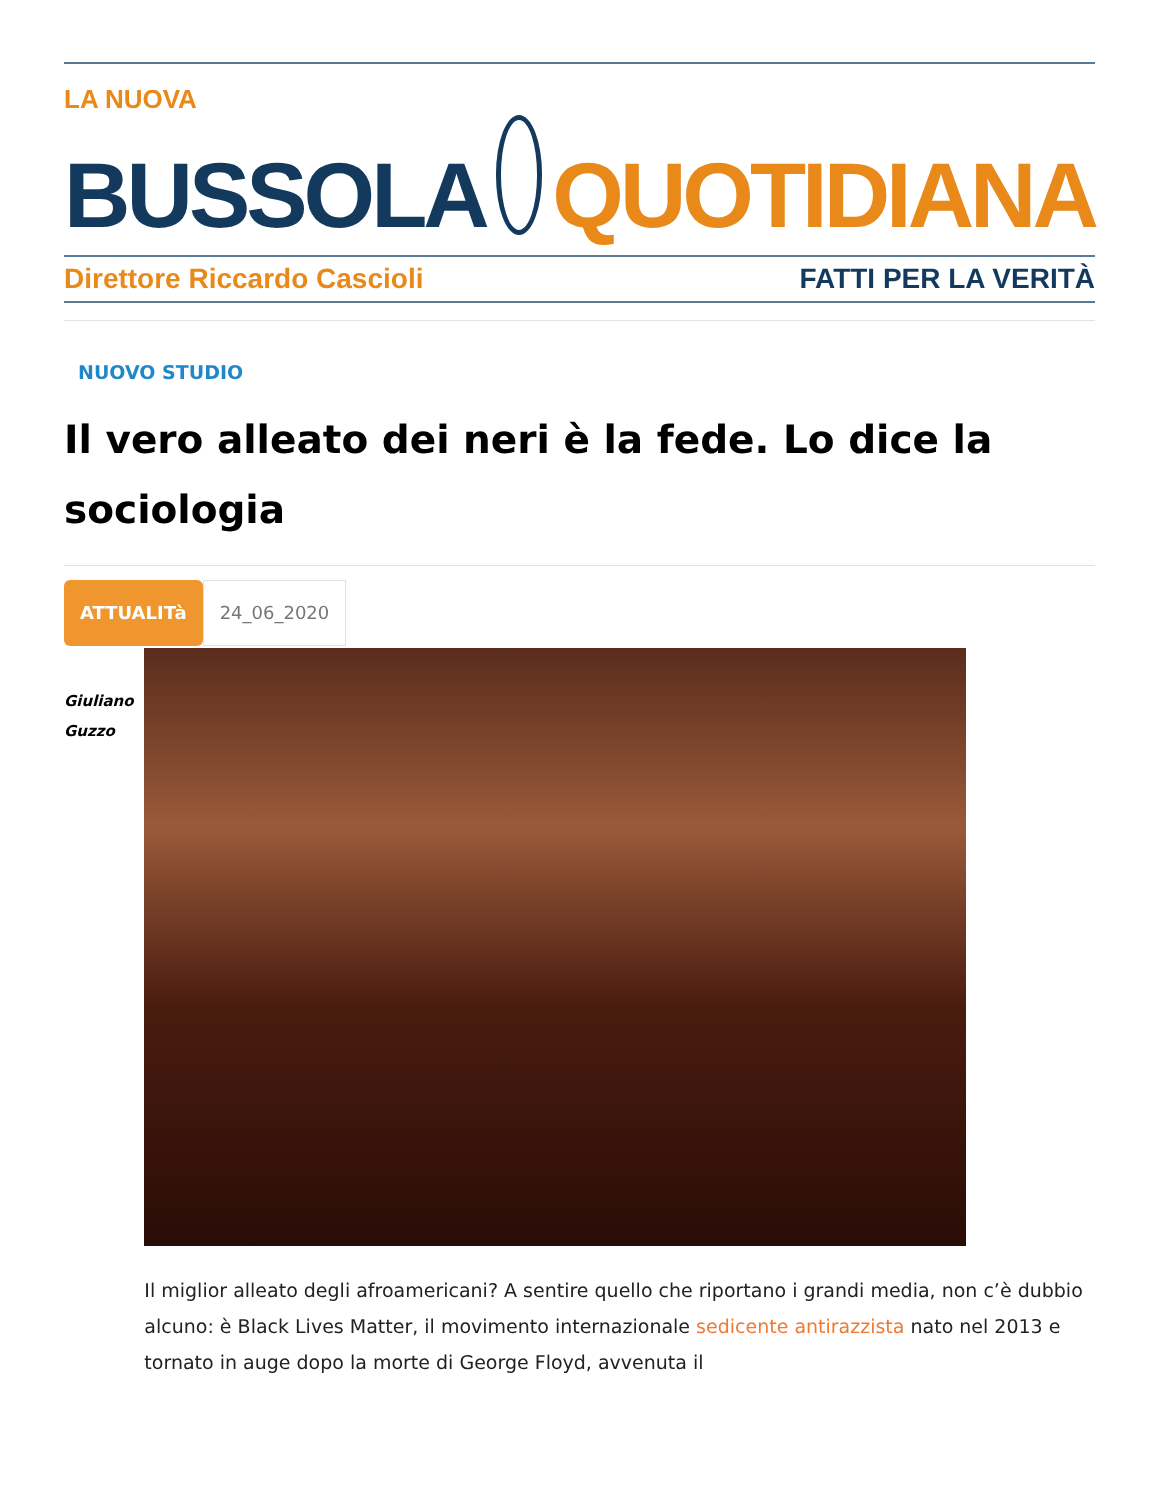LA NUOVA
BUSSOLA QUOTIDIANA
Direttore Riccardo Cascioli FATTI PER LA VERITÀ
NUOVO STUDIO
Il vero alleato dei neri è la fede. Lo dice la sociologia
ATTUALITà
24_06_2020
Giuliano
Guzzo
Il miglior alleato degli afroamericani? A sentire quello che riportano i grandi media, non c’è dubbio alcuno: è Black Lives Matter, il movimento internazionale sedicente antirazzista nato nel 2013 e tornato in auge dopo la morte di George Floyd, avvenuta il